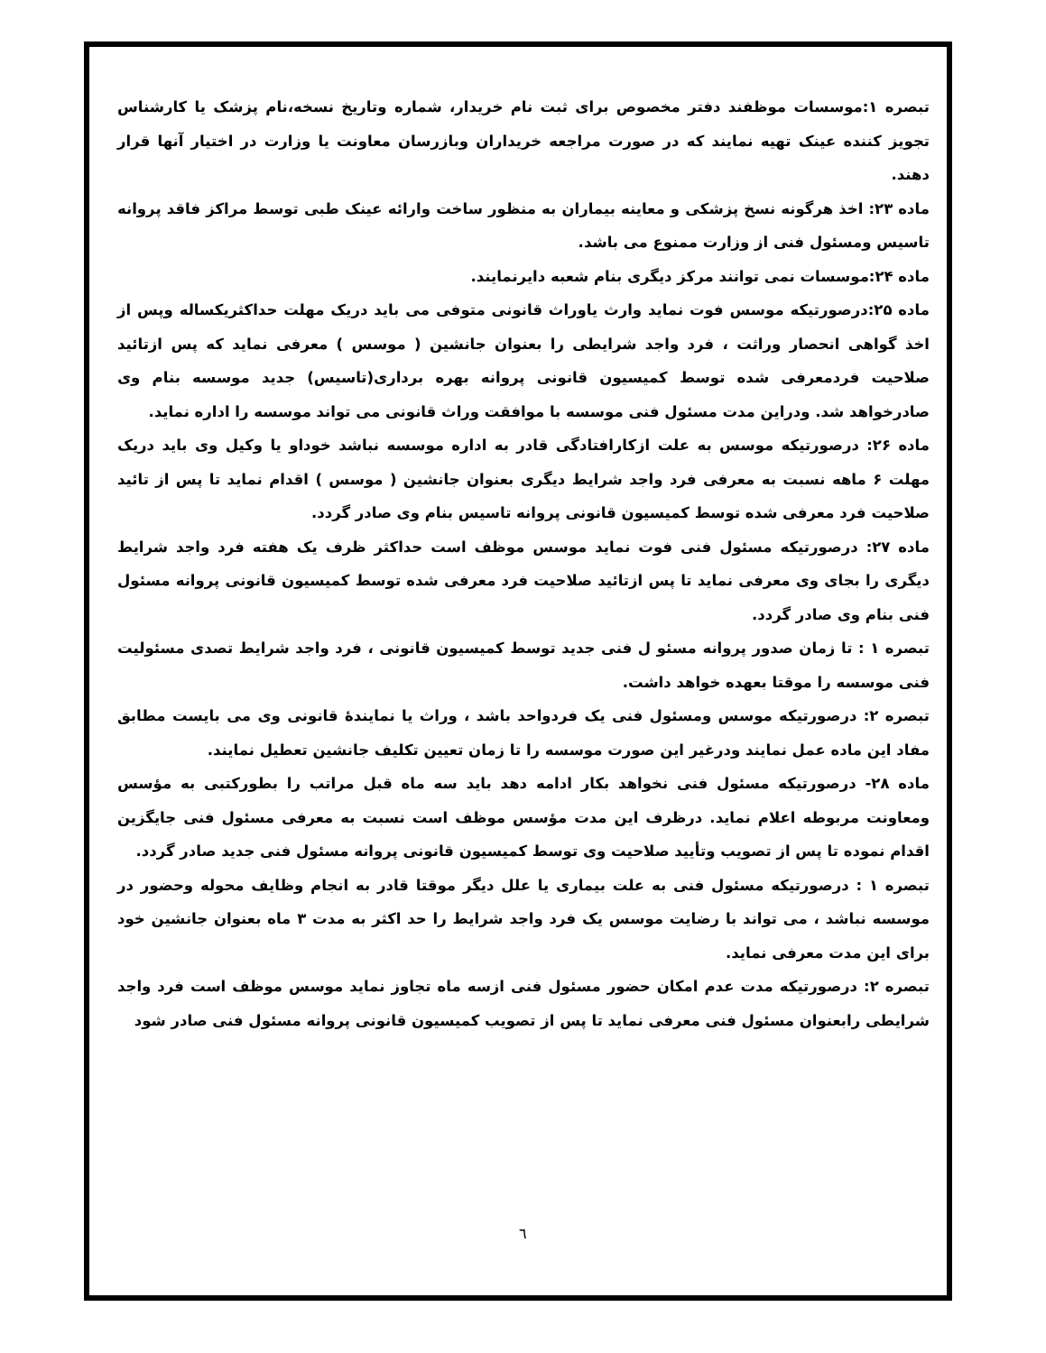تبصره ۱:موسسات موظفند دفتر مخصوص برای ثبت نام خریدار، شماره وتاریخ نسخه،نام پزشک یا کارشناس تجویز کننده عینک تهیه نمایند که در صورت مراجعه خریداران وبازرسان معاونت یا وزارت در اختیار آنها قرار دهند.
ماده ۲۳: اخذ هرگونه نسخ پزشکی و معاینه بیماران به منظور ساخت وارائه عینک طبی توسط مراکز فاقد پروانه تاسیس ومسئول فنی از وزارت ممنوع می باشد.
ماده ۲۴:موسسات نمی توانند مرکز دیگری بنام شعبه دایرنمایند.
ماده ۲۵:درصورتیکه موسس فوت نماید وارث یاوراث قانونی متوفی می باید دریک مهلت حداکثریکساله وپس از اخذ گواهی انحصار وراثت ، فرد واجد شرایطی را بعنوان جانشین ( موسس ) معرفی نماید که پس ازتائید صلاحیت فردمعرفی شده توسط کمیسیون قانونی پروانه بهره برداری(تاسیس) جدید موسسه بنام وی صادرخواهد شد. ودراین مدت مسئول فنی موسسه با موافقت وراث قانونی می تواند موسسه را اداره نماید.
ماده ۲۶: درصورتیکه موسس به علت ازکارافتادگی قادر به اداره موسسه نباشد خوداو یا وکیل وی باید دریک مهلت ۶ ماهه نسبت به معرفی فرد واجد شرایط دیگری بعنوان جانشین ( موسس ) اقدام نماید تا پس از تائید صلاحیت فرد معرفی شده توسط کمیسیون قانونی پروانه تاسیس بنام وی صادر گردد.
ماده ۲۷: درصورتیکه مسئول فنی فوت نماید موسس موظف است حداکثر ظرف یک هفته فرد واجد شرایط دیگری را بجای وی معرفی نماید تا پس ازتائید صلاحیت فرد معرفی شده توسط کمیسیون قانونی پروانه مسئول فنی بنام وی صادر گردد.
تبصره ۱ : تا زمان صدور پروانه مسئو ل فنی جدید توسط کمیسیون قانونی ، فرد واجد شرایط تصدی مسئولیت فنی موسسه را موقتا بعهده خواهد داشت.
تبصره ۲: درصورتیکه موسس ومسئول فنی یک فردواحد باشد ، وراث یا نمایندهٔ قانونی وی می بایست مطابق مفاد این ماده عمل نمایند ودرغیر این صورت موسسه را تا زمان تعیین تکلیف جانشین تعطیل نمایند.
ماده ۲۸- درصورتیکه مسئول فنی نخواهد بکار ادامه دهد باید سه ماه قبل مراتب را بطورکتبی به مؤسس ومعاونت مربوطه اعلام نماید. درظرف این مدت مؤسس موظف است نسبت به معرفی مسئول فنی جایگزین اقدام نموده تا پس از تصویب وتأیید صلاحیت وی توسط کمیسیون قانونی پروانه مسئول فنی جدید صادر گردد.
تبصره ۱ : درصورتیکه مسئول فنی به علت بیماری یا علل دیگر موقتا قادر به انجام وظایف محوله وحضور در موسسه نباشد ، می تواند با رضایت موسس یک فرد واجد شرایط را حد اکثر به مدت ۳ ماه بعنوان جانشین خود برای این مدت معرفی نماید.
تبصره ۲: درصورتیکه مدت عدم امکان حضور مسئول فنی ازسه ماه تجاوز نماید موسس موظف است فرد واجد شرایطی رابعنوان مسئول فنی معرفی نماید تا پس از تصویب کمیسیون قانونی پروانه مسئول فنی صادر شود
٦